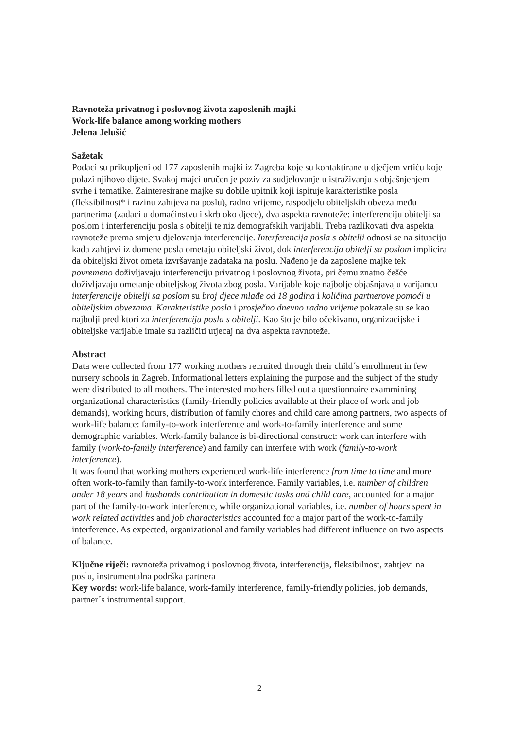Ravnoteža privatnog i poslovnog života zaposlenih majki
Work-life balance among working mothers
Jelena Jelušić
Sažetak
Podaci su prikupljeni od 177 zaposlenih majki iz Zagreba koje su kontaktirane u dječjem vrtiću koje polazi njihovo dijete. Svakoj majci uručen je poziv za sudjelovanje u istraživanju s objašnjenjem svrhe i tematike. Zainteresirane majke su dobile upitnik koji ispituje karakteristike posla (fleksibilnost* i razinu zahtjeva na poslu), radno vrijeme, raspodjelu obiteljskih obveza među partnerima (zadaci u domaćinstvu i skrb oko djece), dva aspekta ravnoteže: interferenciju obitelji sa poslom i interferenciju posla s obitelji te niz demografskih varijabli. Treba razlikovati dva aspekta ravnoteže prema smjeru djelovanja interferencije. Interferencija posla s obitelji odnosi se na situaciju kada zahtjevi iz domene posla ometaju obiteljski život, dok interferencija obitelji sa poslom implicira da obiteljski život ometa izvršavanje zadataka na poslu. Nađeno je da zaposlene majke tek povremeno doživljavaju interferenciju privatnog i poslovnog života, pri čemu znatno češće doživljavaju ometanje obiteljskog života zbog posla. Varijable koje najbolje objašnjavaju varijancu interferencije obitelji sa poslom su broj djece mlađe od 18 godina i količina partnerove pomoći u obiteljskim obvezama. Karakteristike posla i prosječno dnevno radno vrijeme pokazale su se kao najbolji prediktori za interferenciju posla s obitelji. Kao što je bilo očekivano, organizacijske i obiteljske varijable imale su različiti utjecaj na dva aspekta ravnoteže.
Abstract
Data were collected from 177 working mothers recruited through their child´s enrollment in few nursery schools in Zagreb. Informational letters explaining the purpose and the subject of the study were distributed to all mothers. The interested mothers filled out a questionnaire exammining organizational characteristics (family-friendly policies available at their place of work and job demands), working hours, distribution of family chores and child care among partners, two aspects of work-life balance: family-to-work interference and work-to-family interference and some demographic variables. Work-family balance is bi-directional construct: work can interfere with family (work-to-family interference) and family can interfere with work (family-to-work interference).
It was found that working mothers experienced work-life interference from time to time and more often work-to-family than family-to-work interference. Family variables, i.e. number of children under 18 years and husbands contribution in domestic tasks and child care, accounted for a major part of the family-to-work interference, while organizational variables, i.e. number of hours spent in work related activities and job characteristics accounted for a major part of the work-to-family interference. As expected, organizational and family variables had different influence on two aspects of balance.
Ključne riječi: ravnoteža privatnog i poslovnog života, interferencija, fleksibilnost, zahtjevi na poslu, instrumentalna podrška partnera
Key words: work-life balance, work-family interference, family-friendly policies, job demands, partner´s instrumental support.
2